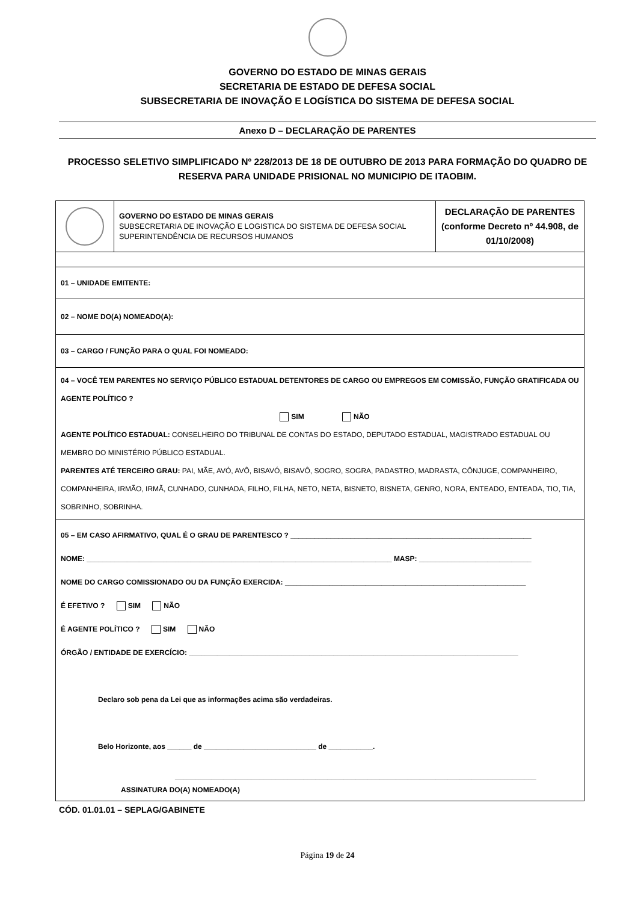GOVERNO DO ESTADO DE MINAS GERAIS
SECRETARIA DE ESTADO DE DEFESA SOCIAL
SUBSECRETARIA DE INOVAÇÃO E LOGÍSTICA DO SISTEMA DE DEFESA SOCIAL
Anexo D – DECLARAÇÃO DE PARENTES
PROCESSO SELETIVO SIMPLIFICADO Nº 228/2013 DE 18 DE OUTUBRO DE 2013 PARA FORMAÇÃO DO QUADRO DE RESERVA PARA UNIDADE PRISIONAL NO MUNICIPIO DE ITAOBIM.
| | GOVERNO DO ESTADO DE MINAS GERAIS SUBSECRETARIA DE INOVAÇÃO E LOGISTICA DO SISTEMA DE DEFESA SOCIAL SUPERINTENDÊNCIA DE RECURSOS HUMANOS | DECLARAÇÃO DE PARENTES (conforme Decreto nº 44.908, de 01/10/2008) |
| 01 – UNIDADE EMITENTE: | | |
| 02 – NOME DO(A) NOMEADO(A): | | |
| 03 – CARGO / FUNÇÃO PARA O QUAL FOI NOMEADO: | | |
| 04 – VOCÊ TEM PARENTES NO SERVIÇO PÚBLICO ESTADUAL DETENTORES DE CARGO OU EMPREGOS EM COMISSÃO, FUNÇÃO GRATIFICADA OU AGENTE POLÍTICO ? SIM NÃO AGENTE POLÍTICO ESTADUAL: CONSELHEIRO DO TRIBUNAL DE CONTAS DO ESTADO, DEPUTADO ESTADUAL, MAGISTRADO ESTADUAL OU MEMBRO DO MINISTÉRIO PÚBLICO ESTADUAL. PARENTES ATÉ TERCEIRO GRAU: PAI, MÃE, AVÓ, AVÔ, BISAVÓ, BISAVÔ, SOGRO, SOGRA, PADASTRO, MADRASTA, CÔNJUGE, COMPANHEIRO, COMPANHEIRA, IRMÃO, IRMÃ, CUNHADO, CUNHADA, FILHO, FILHA, NETO, NETA, BISNETO, BISNETA, GENRO, NORA, ENTEADO, ENTEADA, TIO, TIA, SOBRINHO, SOBRINHA. | | |
| 05 – EM CASO AFIRMATIVO, QUAL É O GRAU DE PARENTESCO ? ____________________________________________________________ NOME: ____________________________________________________________________________ MASP: ____________________________ NOME DO CARGO COMISSIONADO OU DA FUNÇÃO EXERCIDA: ____________________________________________________________ É EFETIVO ? SIM NÃO É AGENTE POLÍTICO ? SIM NÃO ÓRGÃO / ENTIDADE DE EXERCÍCIO: __________________________________________________________________________________ Declaro sob pena da Lei que as informações acima são verdadeiras. Belo Horizonte, aos ______ de ____________________________ de ___________. __________________________________________________________________________________________ ASSINATURA DO(A) NOMEADO(A) | | |
CÓD. 01.01.01 – SEPLAG/GABINETE
Página 19 de 24